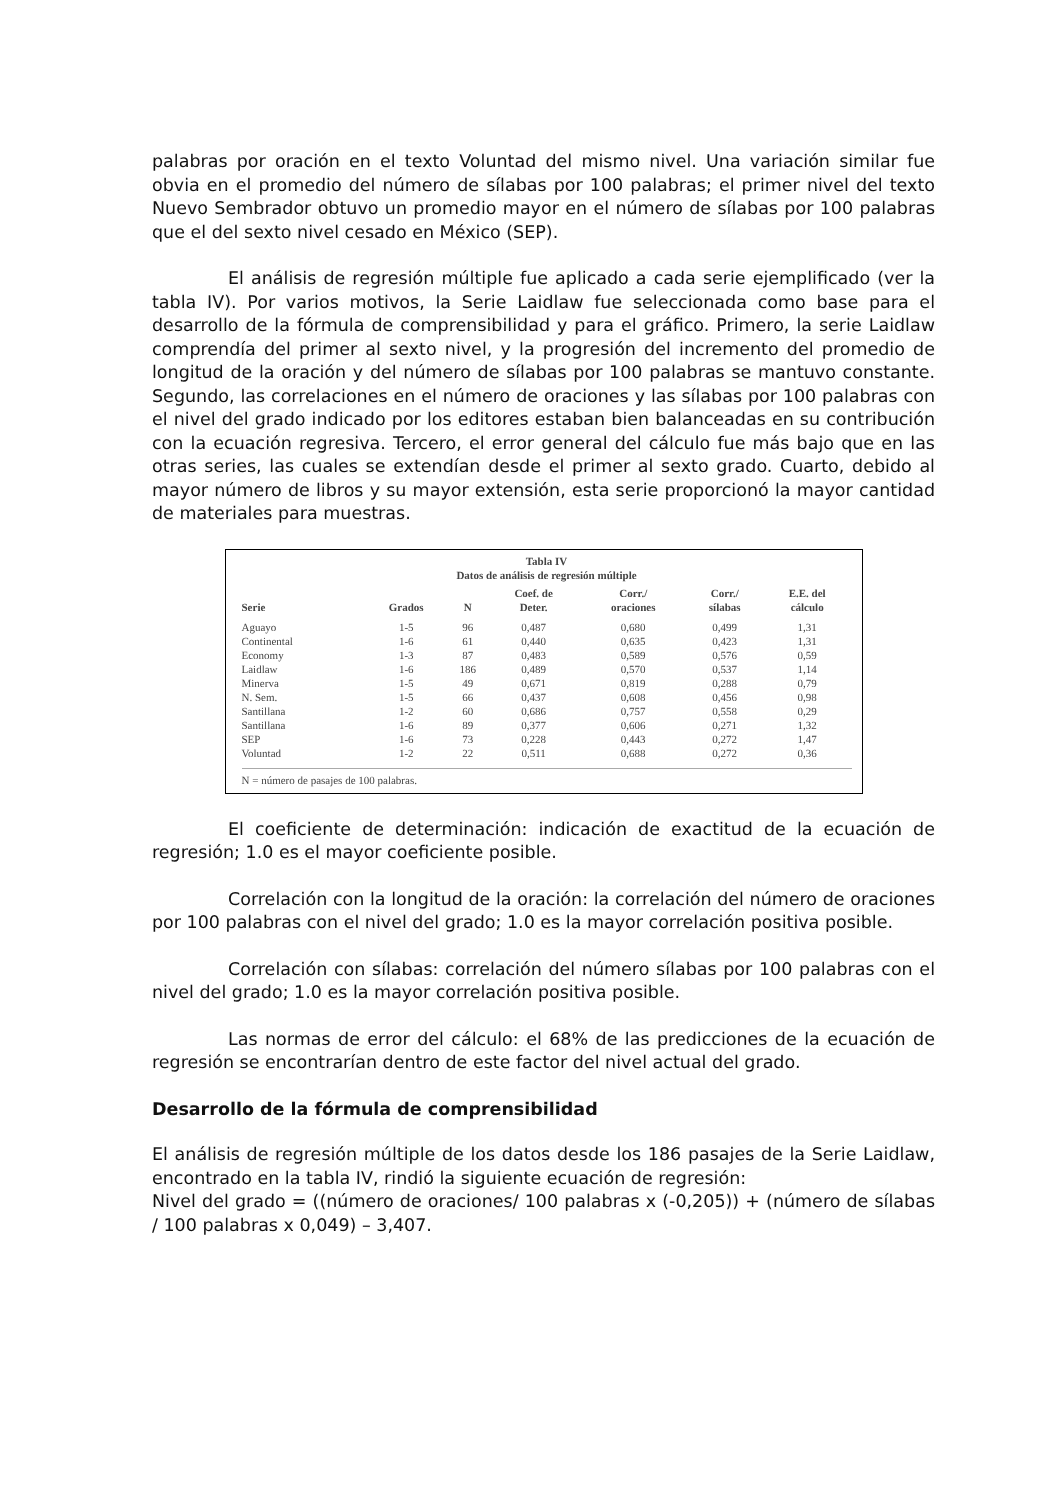palabras por oración en el texto Voluntad del mismo nivel. Una variación similar fue obvia en el promedio del número de sílabas por 100 palabras; el primer nivel del texto Nuevo Sembrador obtuvo un promedio mayor en el número de sílabas por 100 palabras que el del sexto nivel cesado en México (SEP).
El análisis de regresión múltiple fue aplicado a cada serie ejemplificado (ver la tabla IV). Por varios motivos, la Serie Laidlaw fue seleccionada como base para el desarrollo de la fórmula de comprensibilidad y para el gráfico. Primero, la serie Laidlaw comprendía del primer al sexto nivel, y la progresión del incremento del promedio de longitud de la oración y del número de sílabas por 100 palabras se mantuvo constante. Segundo, las correlaciones en el número de oraciones y las sílabas por 100 palabras con el nivel del grado indicado por los editores estaban bien balanceadas en su contribución con la ecuación regresiva. Tercero, el error general del cálculo fue más bajo que en las otras series, las cuales se extendían desde el primer al sexto grado. Cuarto, debido al mayor número de libros y su mayor extensión, esta serie proporcionó la mayor cantidad de materiales para muestras.
Tabla IV
Datos de análisis de regresión múltiple
| Serie | Grados | N | Coef. de Deter. | Corr./ oraciones | Corr./ sílabas | E.E. del cálculo |
| --- | --- | --- | --- | --- | --- | --- |
| Aguayo | 1-5 | 96 | 0,487 | 0,680 | 0,499 | 1,31 |
| Continental | 1-6 | 61 | 0,440 | 0,635 | 0,423 | 1,31 |
| Economy | 1-3 | 87 | 0,483 | 0,589 | 0,576 | 0,59 |
| Laidlaw | 1-6 | 186 | 0,489 | 0,570 | 0,537 | 1,14 |
| Minerva | 1-5 | 49 | 0,671 | 0,819 | 0,288 | 0,79 |
| N. Sem. | 1-5 | 66 | 0,437 | 0,608 | 0,456 | 0,98 |
| Santillana | 1-2 | 60 | 0,686 | 0,757 | 0,558 | 0,29 |
| Santillana | 1-6 | 89 | 0,377 | 0,606 | 0,271 | 1,32 |
| SEP | 1-6 | 73 | 0,228 | 0,443 | 0,272 | 1,47 |
| Voluntad | 1-2 | 22 | 0,511 | 0,688 | 0,272 | 0,36 |
N = número de pasajes de 100 palabras.
El coeficiente de determinación: indicación de exactitud de la ecuación de regresión; 1.0 es el mayor coeficiente posible.
Correlación con la longitud de la oración: la correlación del número de oraciones por 100 palabras con el nivel del grado; 1.0 es la mayor correlación positiva posible.
Correlación con sílabas: correlación del número sílabas por 100 palabras con el nivel del grado; 1.0 es la mayor correlación positiva posible.
Las normas de error del cálculo: el 68% de las predicciones de la ecuación de regresión se encontrarían dentro de este factor del nivel actual del grado.
Desarrollo de la fórmula de comprensibilidad
El análisis de regresión múltiple de los datos desde los 186 pasajes de la Serie Laidlaw, encontrado en la tabla IV, rindió la siguiente ecuación de regresión:
Nivel del grado = ((número de oraciones/ 100 palabras x (-0,205)) + (número de sílabas / 100 palabras x 0,049) – 3,407.